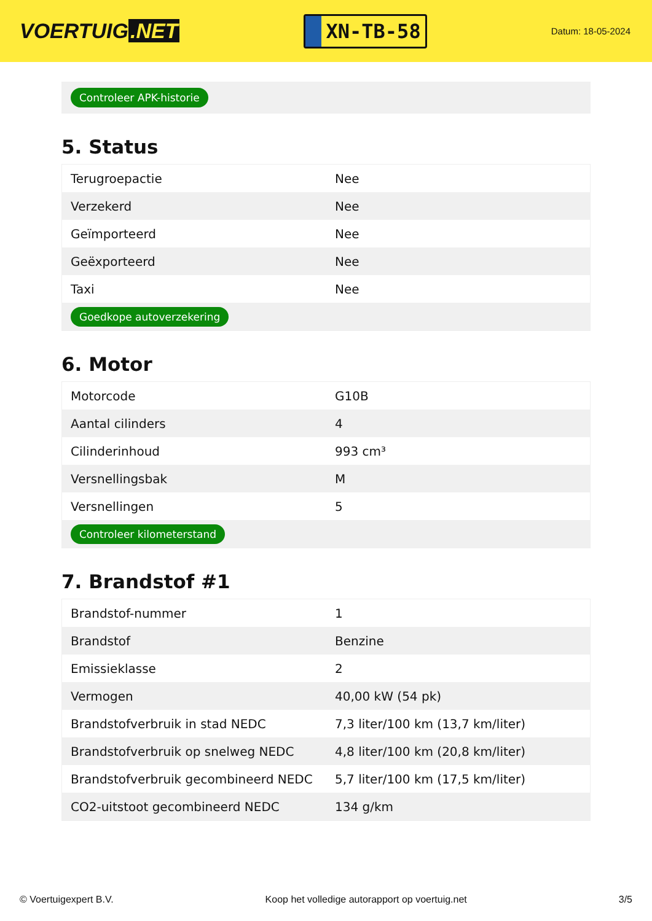VOERTUIG.NET
XN-TB-58
Datum: 18-05-2024
Controleer APK-historie
5. Status
| Terugroepactie | Nee |
| Verzekerd | Nee |
| Geïmporteerd | Nee |
| Geëxporteerd | Nee |
| Taxi | Nee |
| Goedkope autoverzekering | |
6. Motor
| Motorcode | G10B |
| Aantal cilinders | 4 |
| Cilinderinhoud | 993 cm³ |
| Versnellingsbak | M |
| Versnellingen | 5 |
| Controleer kilometerstand | |
7. Brandstof #1
| Brandstof-nummer | 1 |
| Brandstof | Benzine |
| Emissieklasse | 2 |
| Vermogen | 40,00 kW (54 pk) |
| Brandstofverbruik in stad NEDC | 7,3 liter/100 km (13,7 km/liter) |
| Brandstofverbruik op snelweg NEDC | 4,8 liter/100 km (20,8 km/liter) |
| Brandstofverbruik gecombineerd NEDC | 5,7 liter/100 km (17,5 km/liter) |
| CO2-uitstoot gecombineerd NEDC | 134 g/km |
© Voertuigexpert B.V. Koop het volledige autorapport op voertuig.net 3/5